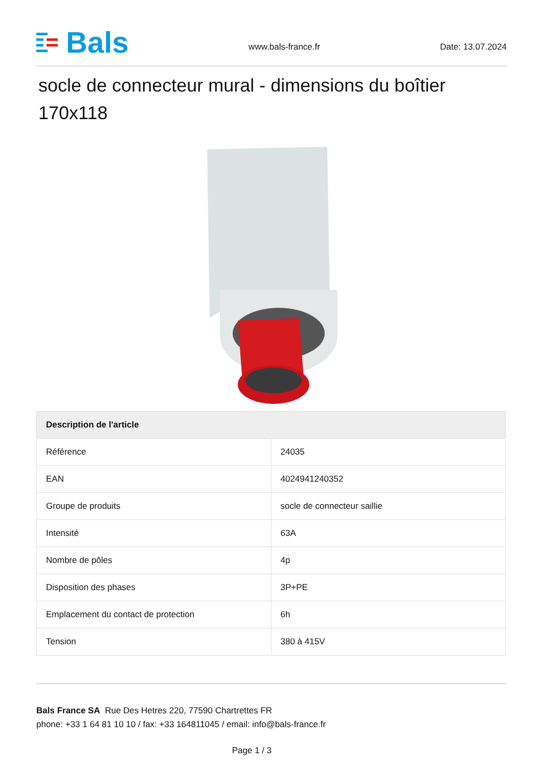Bals
www.bals-france.fr
Date: 13.07.2024
socle de connecteur mural - dimensions du boîtier 170x118
| Description de l'article | |
| --- | --- |
| Référence | 24035 |
| EAN | 4024941240352 |
| Groupe de produits | socle de connecteur saillie |
| Intensité | 63A |
| Nombre de pôles | 4p |
| Disposition des phases | 3P+PE |
| Emplacement du contact de protection | 6h |
| Tension | 380 à 415V |
Bals France SA Rue Des Hetres 220, 77590 Chartrettes FR
phone: +33 1 64 81 10 10 / fax: +33 164811045 / email: info@bals-france.fr
Page 1 / 3